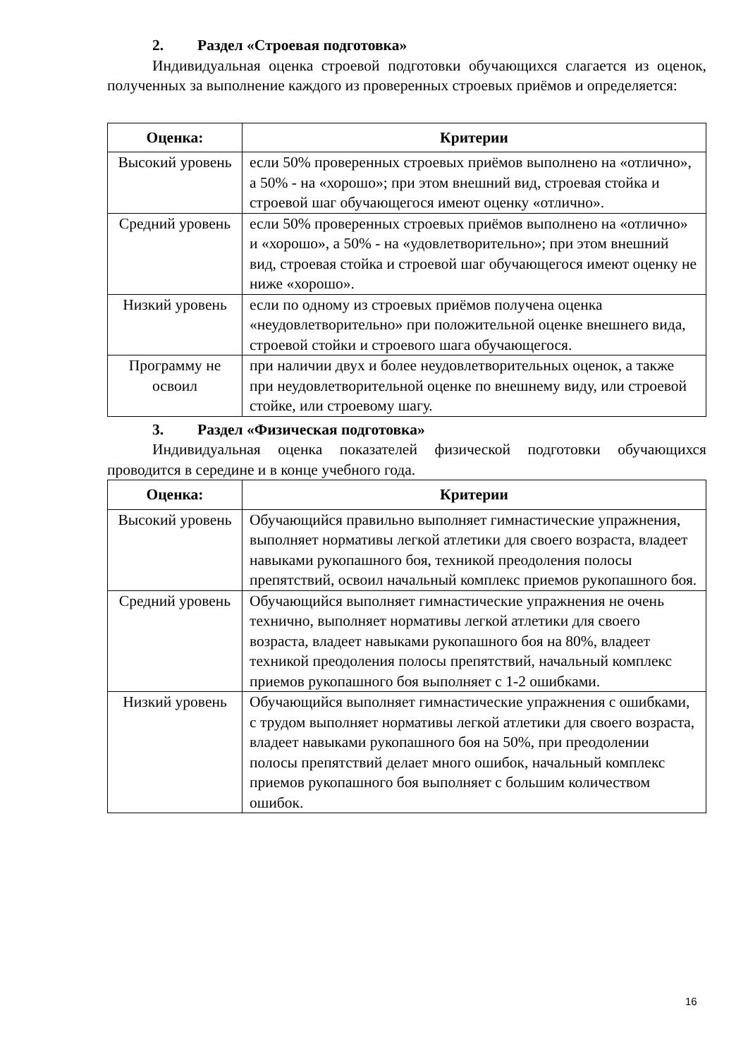2. Раздел «Строевая подготовка»
Индивидуальная оценка строевой подготовки обучающихся слагается из оценок, полученных за выполнение каждого из проверенных строевых приёмов и определяется:
| Оценка: | Критерии |
| --- | --- |
| Высокий уровень | если 50% проверенных строевых приёмов выполнено на «отлично», а 50% - на «хорошо»; при этом внешний вид, строевая стойка и строевой шаг обучающегося имеют оценку «отлично». |
| Средний уровень | если 50% проверенных строевых приёмов выполнено на «отлично» и «хорошо», а 50% - на «удовлетворительно»; при этом внешний вид, строевая стойка и строевой шаг обучающегося имеют оценку не ниже «хорошо». |
| Низкий уровень | если по одному из строевых приёмов получена оценка «неудовлетворительно» при положительной оценке внешнего вида, строевой стойки и строевого шага обучающегося. |
| Программу не освоил | при наличии двух и более неудовлетворительных оценок, а также при неудовлетворительной оценке по внешнему виду, или строевой стойке, или строевому шагу. |
3. Раздел «Физическая подготовка»
Индивидуальная оценка показателей физической подготовки обучающихся проводится в середине и в конце учебного года.
| Оценка: | Критерии |
| --- | --- |
| Высокий уровень | Обучающийся правильно выполняет гимнастические упражнения, выполняет нормативы легкой атлетики для своего возраста, владеет навыками рукопашного боя, техникой преодоления полосы препятствий, освоил начальный комплекс приемов рукопашного боя. |
| Средний уровень | Обучающийся выполняет гимнастические упражнения не очень технично, выполняет нормативы легкой атлетики для своего возраста, владеет навыками рукопашного боя на 80%, владеет техникой преодоления полосы препятствий, начальный комплекс приемов рукопашного боя выполняет с 1-2 ошибками. |
| Низкий уровень | Обучающийся выполняет гимнастические упражнения с ошибками, с трудом выполняет нормативы легкой атлетики для своего возраста, владеет навыками рукопашного боя на 50%, при преодолении полосы препятствий делает много ошибок, начальный комплекс приемов рукопашного боя выполняет с большим количеством ошибок. |
16